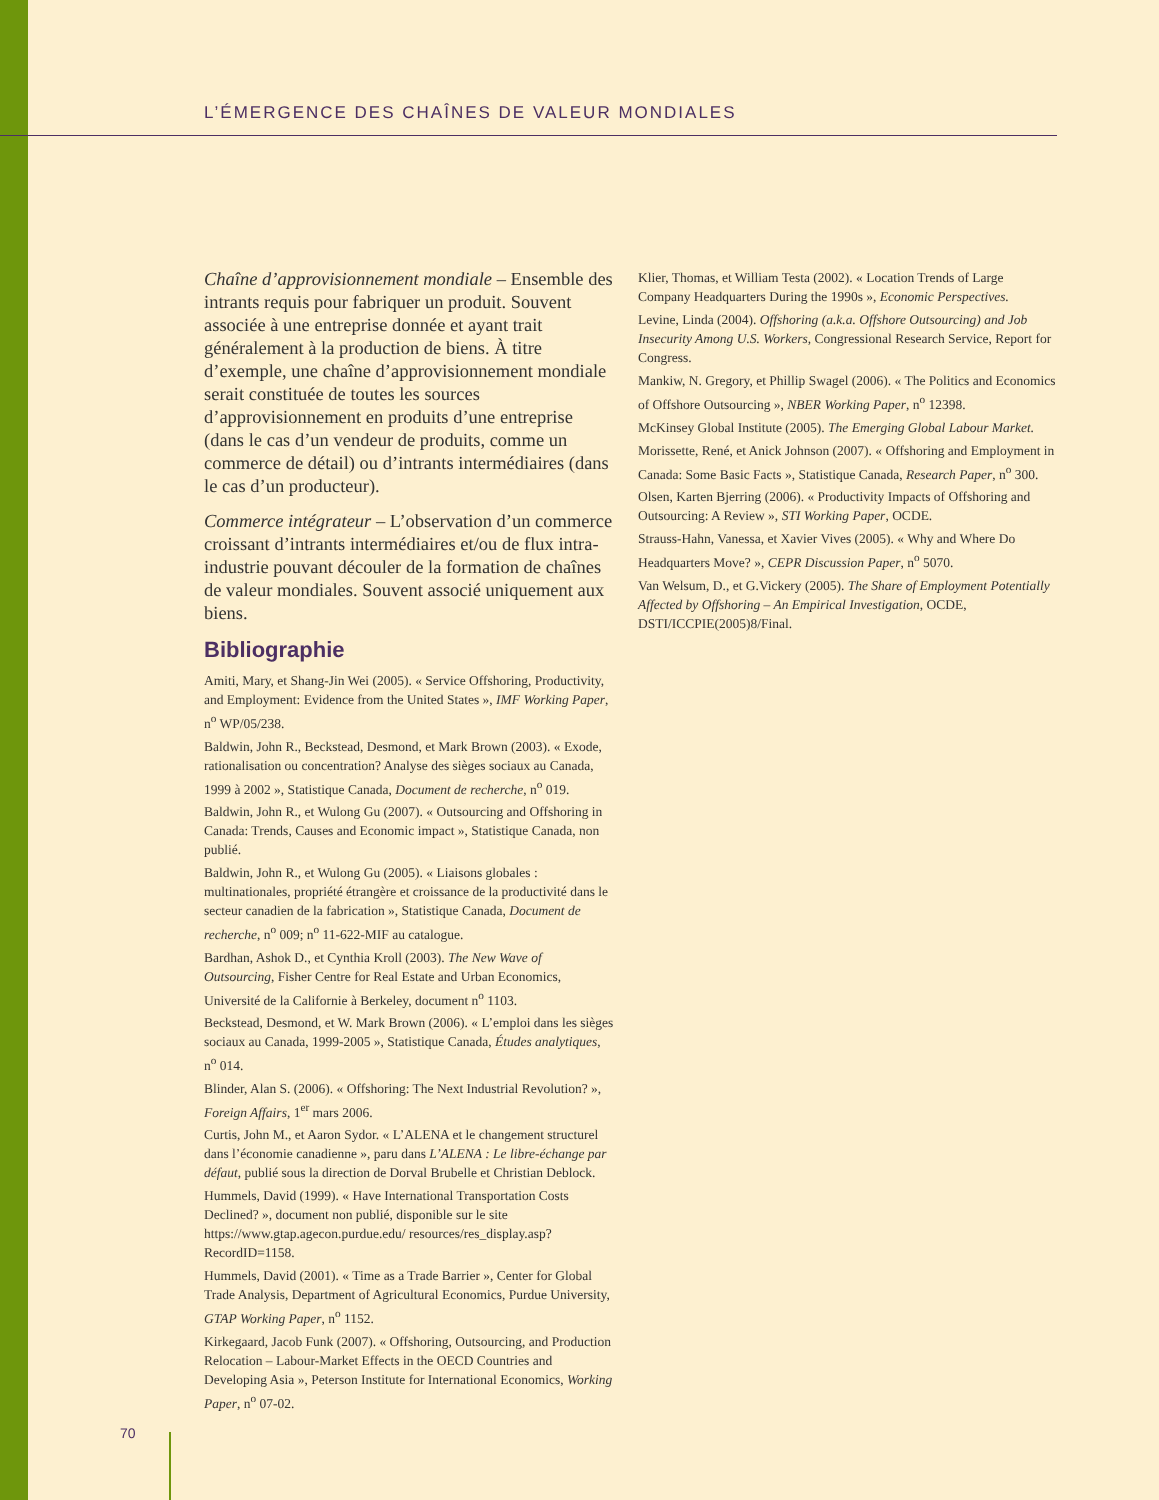L’ÉMERGENCE DES CHAÎNES DE VALEUR MONDIALES
Chaîne d’approvisionnement mondiale – Ensemble des intrants requis pour fabriquer un produit. Souvent associée à une entreprise donnée et ayant trait généralement à la production de biens. À titre d’exemple, une chaîne d’approvisionnement mondiale serait constituée de toutes les sources d’approvisionnement en produits d’une entreprise (dans le cas d’un vendeur de produits, comme un commerce de détail) ou d’intrants intermédiaires (dans le cas d’un producteur).
Commerce intégrateur – L’observation d’un commerce croissant d’intrants intermédiaires et/ou de flux intra-industrie pouvant découler de la formation de chaînes de valeur mondiales. Souvent associé uniquement aux biens.
Bibliographie
Amiti, Mary, et Shang-Jin Wei (2005). « Service Offshoring, Productivity, and Employment: Evidence from the United States », IMF Working Paper, n<sup>o</sup> WP/05/238.
Baldwin, John R., Beckstead, Desmond, et Mark Brown (2003). « Exode, rationalisation ou concentration? Analyse des sièges sociaux au Canada, 1999 à 2002 », Statistique Canada, Document de recherche, n<sup>o</sup> 019.
Baldwin, John R., et Wulong Gu (2007). « Outsourcing and Offshoring in Canada: Trends, Causes and Economic impact », Statistique Canada, non publié.
Baldwin, John R., et Wulong Gu (2005). « Liaisons globales : multinationales, propriété étrangère et croissance de la productivité dans le secteur canadien de la fabrication », Statistique Canada, Document de recherche, n<sup>o</sup> 009; n<sup>o</sup> 11-622-MIF au catalogue.
Bardhan, Ashok D., et Cynthia Kroll (2003). The New Wave of Outsourcing, Fisher Centre for Real Estate and Urban Economics, Université de la Californie à Berkeley, document n<sup>o</sup> 1103.
Beckstead, Desmond, et W. Mark Brown (2006). « L’emploi dans les sièges sociaux au Canada, 1999-2005 », Statistique Canada, Études analytiques, n<sup>o</sup> 014.
Blinder, Alan S. (2006). « Offshoring: The Next Industrial Revolution? », Foreign Affairs, 1<sup>er</sup> mars 2006.
Curtis, John M., et Aaron Sydor. « L’ALENA et le changement structurel dans l’économie canadienne », paru dans L’ALENA : Le libre-échange par défaut, publié sous la direction de Dorval Brubelle et Christian Deblock.
Hummels, David (1999). « Have International Transportation Costs Declined? », document non publié, disponible sur le site https://www.gtap.agecon.purdue.edu/ resources/res_display.asp?RecordID=1158.
Hummels, David (2001). « Time as a Trade Barrier », Center for Global Trade Analysis, Department of Agricultural Economics, Purdue University, GTAP Working Paper, n<sup>o</sup> 1152.
Kirkegaard, Jacob Funk (2007). « Offshoring, Outsourcing, and Production Relocation – Labour-Market Effects in the OECD Countries and Developing Asia », Peterson Institute for International Economics, Working Paper, n<sup>o</sup> 07-02.
Klier, Thomas, et William Testa (2002). « Location Trends of Large Company Headquarters During the 1990s », Economic Perspectives.
Levine, Linda (2004). Offshoring (a.k.a. Offshore Outsourcing) and Job Insecurity Among U.S. Workers, Congressional Research Service, Report for Congress.
Mankiw, N. Gregory, et Phillip Swagel (2006). « The Politics and Economics of Offshore Outsourcing », NBER Working Paper, n<sup>o</sup> 12398.
McKinsey Global Institute (2005). The Emerging Global Labour Market.
Morissette, René, et Anick Johnson (2007). « Offshoring and Employment in Canada: Some Basic Facts », Statistique Canada, Research Paper, n<sup>o</sup> 300.
Olsen, Karten Bjerring (2006). « Productivity Impacts of Offshoring and Outsourcing: A Review », STI Working Paper, OCDE.
Strauss-Hahn, Vanessa, et Xavier Vives (2005). « Why and Where Do Headquarters Move? », CEPR Discussion Paper, n<sup>o</sup> 5070.
Van Welsum, D., et G.Vickery (2005). The Share of Employment Potentially Affected by Offshoring – An Empirical Investigation, OCDE, DSTI/ICCPIE(2005)8/Final.
70